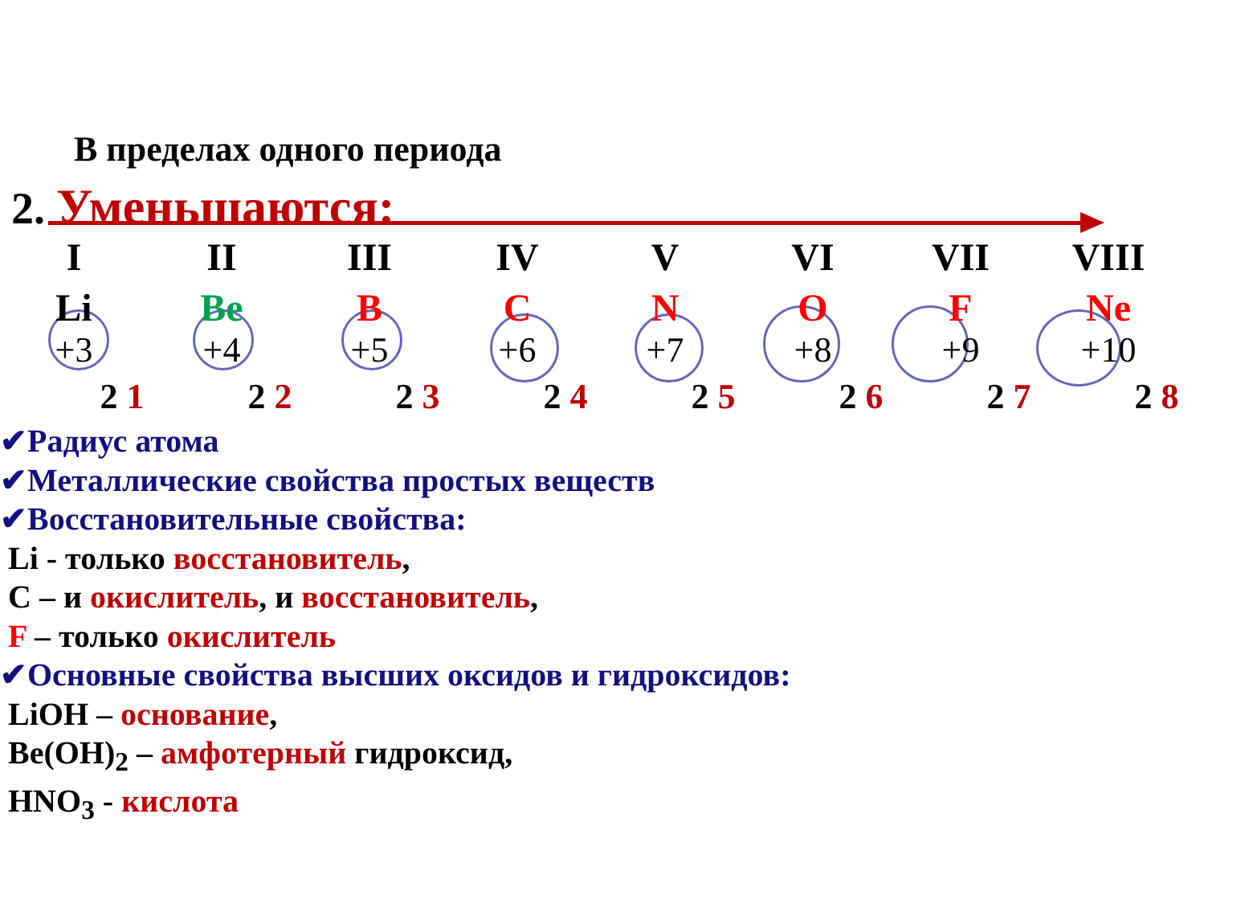В пределах одного периода
2. Уменьшаются:
I II III IV V VI VII VIII
Li Be B C N O F Ne
+3 +4 +5 +6 +7 +8 +9 +10
2 1 2 2 2 3 2 4 2 5 2 6 2 7 2 8
✔Радиус атома
✔Металлические свойства простых веществ
✔Восстановительные свойства:
Li - только восстановитель,
C – и окислитель, и восстановитель,
F – только окислитель
✔Основные свойства высших оксидов и гидроксидов:
LiOH – основание,
Be(OH)<sub>2</sub> – амфотерный гидроксид,
HNO<sub>3</sub> - кислота